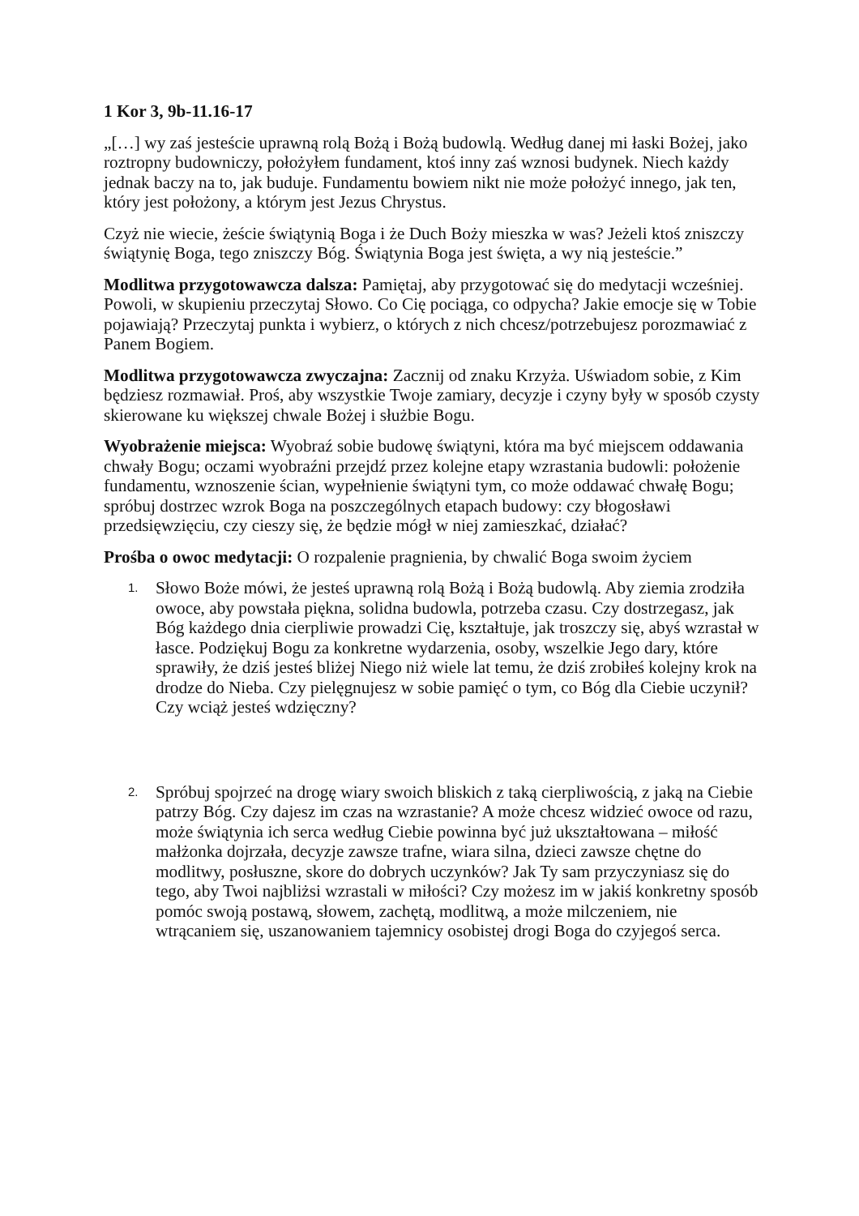1 Kor 3, 9b-11.16-17
„[…] wy zaś jesteście uprawną rolą Bożą i Bożą budowlą. Według danej mi łaski Bożej, jako roztropny budowniczy, położyłem fundament, ktoś inny zaś wznosi budynek. Niech każdy jednak baczy na to, jak buduje. Fundamentu bowiem nikt nie może położyć innego, jak ten, który jest położony, a którym jest Jezus Chrystus.
Czyż nie wiecie, żeście świątynią Boga i że Duch Boży mieszka w was? Jeżeli ktoś zniszczy świątynię Boga, tego zniszczy Bóg. Świątynia Boga jest święta, a wy nią jesteście.”
Modlitwa przygotowawcza dalsza: Pamiętaj, aby przygotować się do medytacji wcześniej. Powoli, w skupieniu przeczytaj Słowo. Co Cię pociąga, co odpycha? Jakie emocje się w Tobie pojawiają? Przeczytaj punkta i wybierz, o których z nich chcesz/potrzebujesz porozmawiać z Panem Bogiem.
Modlitwa przygotowawcza zwyczajna: Zacznij od znaku Krzyża. Uświadom sobie, z Kim będziesz rozmawiał. Proś, aby wszystkie Twoje zamiary, decyzje i czyny były w sposób czysty skierowane ku większej chwale Bożej i służbie Bogu.
Wyobrażenie miejsca: Wyobraź sobie budowę świątyni, która ma być miejscem oddawania chwały Bogu; oczami wyobraźni przejdź przez kolejne etapy wzrastania budowli: położenie fundamentu, wznoszenie ścian, wypełnienie świątyni tym, co może oddawać chwałę Bogu; spróbuj dostrzec wzrok Boga na poszczególnych etapach budowy: czy błogosławi przedsięwzięciu, czy cieszy się, że będzie mógł w niej zamieszkać, działać?
Prośba o owoc medytacji: O rozpalenie pragnienia, by chwalić Boga swoim życiem
1. Słowo Boże mówi, że jesteś uprawną rolą Bożą i Bożą budowlą. Aby ziemia zrodziła owoce, aby powstała piękna, solidna budowla, potrzeba czasu. Czy dostrzegasz, jak Bóg każdego dnia cierpliwie prowadzi Cię, kształtuje, jak troszczy się, abyś wzrastał w łasce. Podziękuj Bogu za konkretne wydarzenia, osoby, wszelkie Jego dary, które sprawiły, że dziś jesteś bliżej Niego niż wiele lat temu, że dziś zrobiłeś kolejny krok na drodze do Nieba. Czy pielęgnujesz w sobie pamięć o tym, co Bóg dla Ciebie uczynił? Czy wciąż jesteś wdzięczny?
2. Spróbuj spojrzeć na drogę wiary swoich bliskich z taką cierpliwością, z jaką na Ciebie patrzy Bóg. Czy dajesz im czas na wzrastanie? A może chcesz widzieć owoce od razu, może świątynia ich serca według Ciebie powinna być już ukształtowana – miłość małżonka dojrzała, decyzje zawsze trafne, wiara silna, dzieci zawsze chętne do modlitwy, posłuszne, skore do dobrych uczynków? Jak Ty sam przyczyniasz się do tego, aby Twoi najbliżsi wzrastali w miłości? Czy możesz im w jakiś konkretny sposób pomóc swoją postawą, słowem, zachętą, modlitwą, a może milczeniem, nie wtrącaniem się, uszanowaniem tajemnicy osobistej drogi Boga do czyjegoś serca.